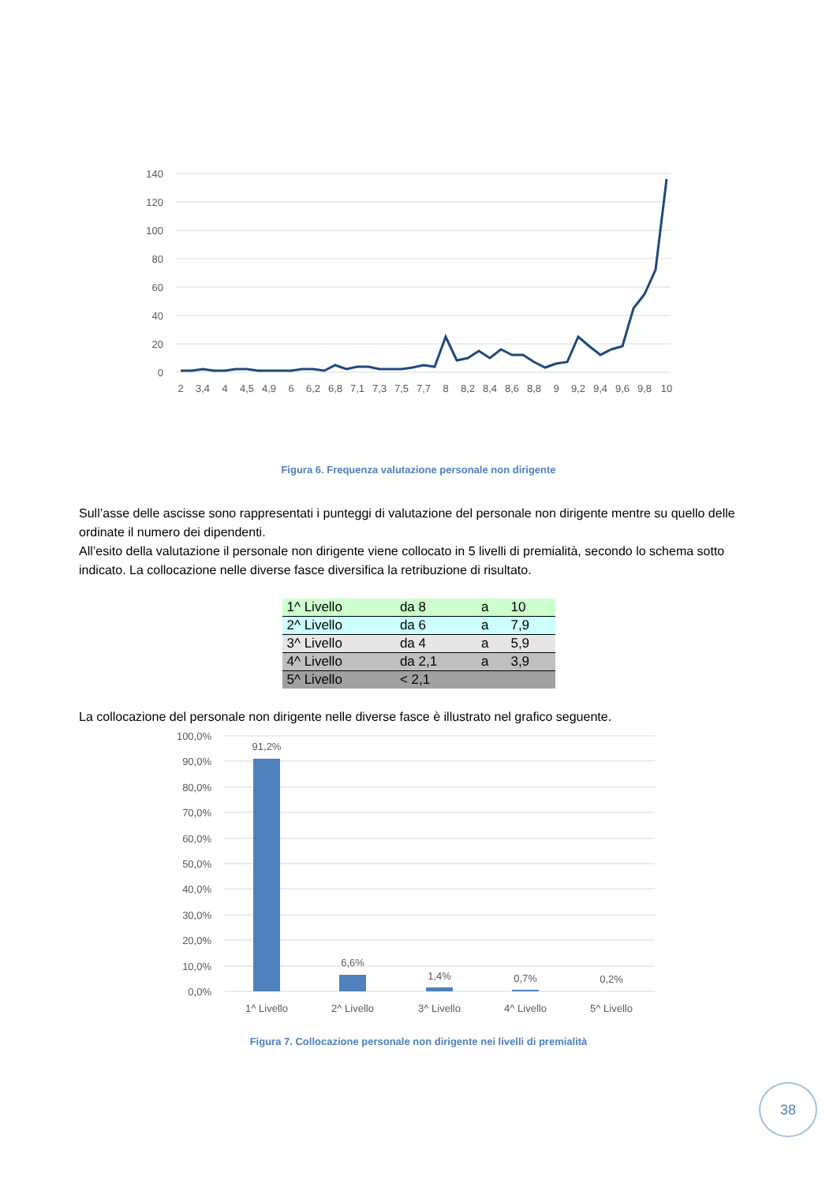140
120
100
80
60
40
20
0
2
3,4
4
4,5
4,9
6
6,2
6,8
7,1
7,3
7,5
7,7
8
8,2
8,4
8,6
8,8
9
9,2
9,4
9,6
9,8
10
Figura 6. Frequenza valutazione personale non dirigente
Sull’asse delle ascisse sono rappresentati i punteggi di valutazione del personale non dirigente mentre su quello delle ordinate il numero dei dipendenti.
All’esito della valutazione il personale non dirigente viene collocato in 5 livelli di premialità, secondo lo schema sotto indicato. La collocazione nelle diverse fasce diversifica la retribuzione di risultato.
| 1^ Livello | da 8 | a | 10 |
| 2^ Livello | da 6 | a | 7,9 |
| 3^ Livello | da 4 | a | 5,9 |
| 4^ Livello | da 2,1 | a | 3,9 |
| 5^ Livello | < 2,1 | | |
La collocazione del personale non dirigente nelle diverse fasce è illustrato nel grafico seguente.
100,0%
90,0%
80,0%
70,0%
60,0%
50,0%
40,0%
30,0%
20,0%
10,0%
0,0%
91,2%
6,6%
1,4%
0,7%
0,2%
1^ Livello
2^ Livello
3^ Livello
4^ Livello
5^ Livello
Figura 7. Collocazione personale non dirigente nei livelli di premialità
38